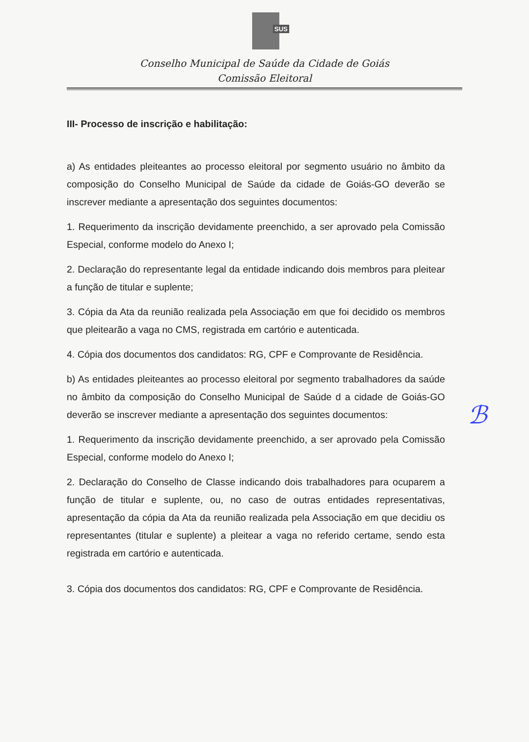SUS
Conselho Municipal de Saúde da Cidade de Goiás
Comissão Eleitoral
III- Processo de inscrição e habilitação:
a) As entidades pleiteantes ao processo eleitoral por segmento usuário no âmbito da composição do Conselho Municipal de Saúde da cidade de Goiás-GO deverão se inscrever mediante a apresentação dos seguintes documentos:
1. Requerimento da inscrição devidamente preenchido, a ser aprovado pela Comissão Especial, conforme modelo do Anexo I;
2. Declaração do representante legal da entidade indicando dois membros para pleitear a função de titular e suplente;
3. Cópia da Ata da reunião realizada pela Associação em que foi decidido os membros que pleitearão a vaga no CMS, registrada em cartório e autenticada.
4. Cópia dos documentos dos candidatos: RG, CPF e Comprovante de Residência.
b) As entidades pleiteantes ao processo eleitoral por segmento trabalhadores da saúde no âmbito da composição do Conselho Municipal de Saúde d a cidade de Goiás-GO deverão se inscrever mediante a apresentação dos seguintes documentos:
1. Requerimento da inscrição devidamente preenchido, a ser aprovado pela Comissão Especial, conforme modelo do Anexo I;
2. Declaração do Conselho de Classe indicando dois trabalhadores para ocuparem a função de titular e suplente, ou, no caso de outras entidades representativas, apresentação da cópia da Ata da reunião realizada pela Associação em que decidiu os representantes (titular e suplente) a pleitear a vaga no referido certame, sendo esta registrada em cartório e autenticada.
3. Cópia dos documentos dos candidatos: RG, CPF e Comprovante de Residência.
ℬ